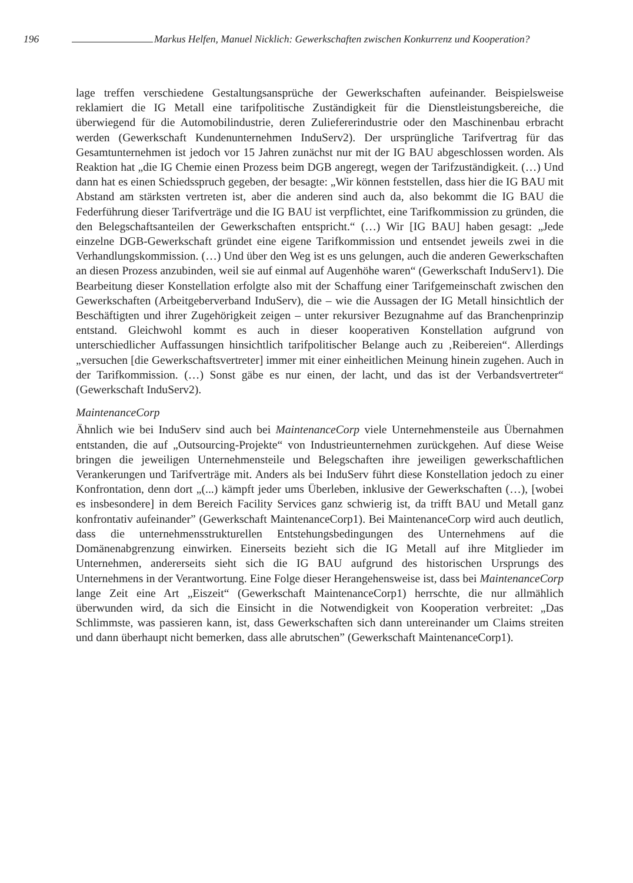196 Markus Helfen, Manuel Nicklich: Gewerkschaften zwischen Konkurrenz und Kooperation?
lage treffen verschiedene Gestaltungsansprüche der Gewerkschaften aufeinander. Beispielsweise reklamiert die IG Metall eine tarifpolitische Zuständigkeit für die Dienstleistungsbereiche, die überwiegend für die Automobilindustrie, deren Zuliefererindustrie oder den Maschinenbau erbracht werden (Gewerkschaft Kundenunternehmen InduServ2). Der ursprüngliche Tarifvertrag für das Gesamtunternehmen ist jedoch vor 15 Jahren zunächst nur mit der IG BAU abgeschlossen worden. Als Reaktion hat „die IG Chemie einen Prozess beim DGB angeregt, wegen der Tarifzuständigkeit. (…) Und dann hat es einen Schiedsspruch gegeben, der besagte: „Wir können feststellen, dass hier die IG BAU mit Abstand am stärksten vertreten ist, aber die anderen sind auch da, also bekommt die IG BAU die Federführung dieser Tarifverträge und die IG BAU ist verpflichtet, eine Tarifkommission zu gründen, die den Belegschaftsanteilen der Gewerkschaften entspricht.“ (…) Wir [IG BAU] haben gesagt: „Jede einzelne DGB-Gewerkschaft gründet eine eigene Tarifkommission und entsendet jeweils zwei in die Verhandlungskommission. (…) Und über den Weg ist es uns gelungen, auch die anderen Gewerkschaften an diesen Prozess anzubinden, weil sie auf einmal auf Augenhöhe waren“ (Gewerkschaft InduServ1). Die Bearbeitung dieser Konstellation erfolgte also mit der Schaffung einer Tarifgemeinschaft zwischen den Gewerkschaften (Arbeitgeberverband InduServ), die – wie die Aussagen der IG Metall hinsichtlich der Beschäftigten und ihrer Zugehörigkeit zeigen – unter rekursiver Bezugnahme auf das Branchenprinzip entstand. Gleichwohl kommt es auch in dieser kooperativen Konstellation aufgrund von unterschiedlicher Auffassungen hinsichtlich tarifpolitischer Belange auch zu ‚Reibereien“. Allerdings „versuchen [die Gewerkschaftsvertreter] immer mit einer einheitlichen Meinung hinein zugehen. Auch in der Tarifkommission. (…) Sonst gäbe es nur einen, der lacht, und das ist der Verbandsvertreter“ (Gewerkschaft InduServ2).
MaintenanceCorp
Ähnlich wie bei InduServ sind auch bei MaintenanceCorp viele Unternehmensteile aus Übernahmen entstanden, die auf „Outsourcing-Projekte“ von Industrieunternehmen zurückgehen. Auf diese Weise bringen die jeweiligen Unternehmensteile und Belegschaften ihre jeweiligen gewerkschaftlichen Verankerungen und Tarifverträge mit. Anders als bei InduServ führt diese Konstellation jedoch zu einer Konfrontation, denn dort „(...) kämpft jeder ums Überleben, inklusive der Gewerkschaften (…), [wobei es insbesondere] in dem Bereich Facility Services ganz schwierig ist, da trifft BAU und Metall ganz konfrontativ aufeinander” (Gewerkschaft MaintenanceCorp1). Bei MaintenanceCorp wird auch deutlich, dass die unternehmensstrukturellen Entstehungsbedingungen des Unternehmens auf die Domänenabgrenzung einwirken. Einerseits bezieht sich die IG Metall auf ihre Mitglieder im Unternehmen, andererseits sieht sich die IG BAU aufgrund des historischen Ursprungs des Unternehmens in der Verantwortung. Eine Folge dieser Herangehensweise ist, dass bei MaintenanceCorp lange Zeit eine Art „Eiszeit“ (Gewerkschaft MaintenanceCorp1) herrschte, die nur allmählich überwunden wird, da sich die Einsicht in die Notwendigkeit von Kooperation verbreitet: „Das Schlimmste, was passieren kann, ist, dass Gewerkschaften sich dann untereinander um Claims streiten und dann überhaupt nicht bemerken, dass alle abrutschen” (Gewerkschaft MaintenanceCorp1).